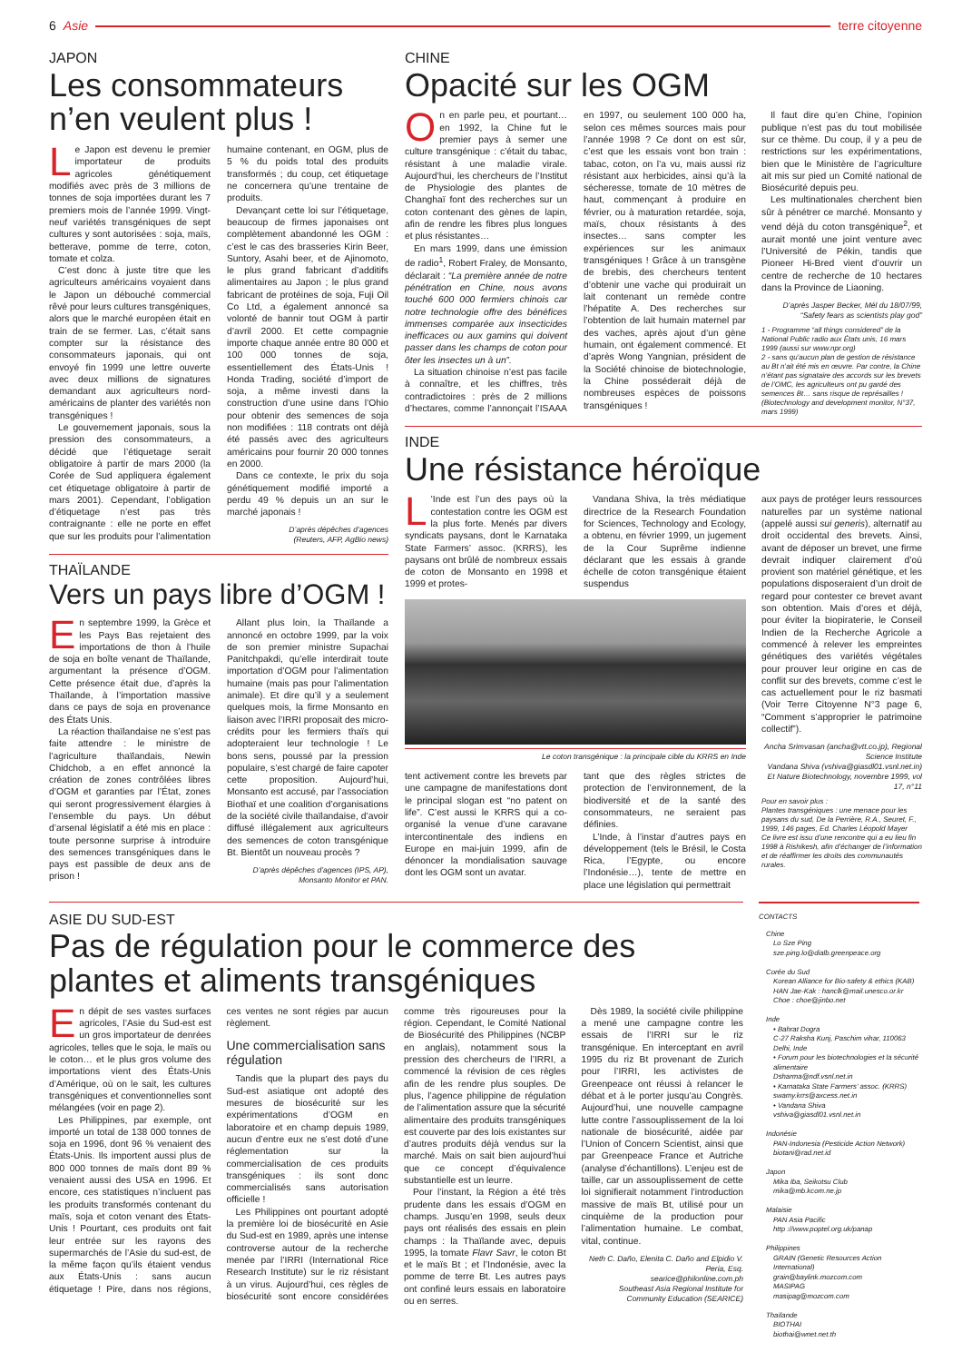6 Asie terre citoyenne
JAPON
Les consommateurs n’en veulent plus !
Le Japon est devenu le premier importateur de produits agricoles génétiquement modifiés avec près de 3 millions de tonnes de soja importées durant les 7 premiers mois de l’année 1999. Vingt-neuf variétés transgéniques de sept cultures y sont autorisées : soja, maïs, betterave, pomme de terre, coton, tomate et colza.
C’est donc à juste titre que les agriculteurs américains voyaient dans le Japon un débouché commercial rêvé pour leurs cultures transgéniques, alors que le marché européen était en train de se fermer. Las, c’était sans compter sur la résistance des consommateurs japonais, qui ont envoyé fin 1999 une lettre ouverte avec deux millions de signatures demandant aux agriculteurs nord-américains de planter des variétés non transgéniques !
Le gouvernement japonais, sous la pression des consommateurs, a décidé que l’étiquetage serait obligatoire à partir de mars 2000 (la Corée de Sud appliquera également cet étiquetage obligatoire à partir de mars 2001). Cependant, l’obligation d’étiquetage n’est pas très contraignante : elle ne porte en effet que sur les produits pour l’alimentation humaine contenant, en OGM, plus de 5 % du poids total des produits transformés ; du coup, cet étiquetage ne concernera qu’une trentaine de produits.
Devançant cette loi sur l’étiquetage, beaucoup de firmes japonaises ont complètement abandonné les OGM : c’est le cas des brasseries Kirin Beer, Suntory, Asahi beer, et de Ajinomoto, le plus grand fabricant d’additifs alimentaires au Japon ; le plus grand fabricant de protéines de soja, Fuji Oil Co Ltd, a également annoncé sa volonté de bannir tout OGM à partir d’avril 2000. Et cette compagnie importe chaque année entre 80 000 et 100 000 tonnes de soja, essentiellement des États-Unis ! Honda Trading, société d’import de soja, a même investi dans la construction d’une usine dans l’Ohio pour obtenir des semences de soja non modifiées : 118 contrats ont déjà été passés avec des agriculteurs américains pour fournir 20 000 tonnes en 2000.
Dans ce contexte, le prix du soja génétiquement modifié importé a perdu 49 % depuis un an sur le marché japonais !
D’après dépêches d’agences
(Reuters, AFP, AgBio news)
THAÏLANDE
Vers un pays libre d’OGM !
En septembre 1999, la Grèce et les Pays Bas rejetaient des importations de thon à l’huile de soja en boîte venant de Thaïlande, argumentant la présence d’OGM. Cette présence était due, d’après la Thaïlande, à l’importation massive dans ce pays de soja en provenance des États Unis.
La réaction thaïlandaise ne s’est pas faite attendre : le ministre de l’agriculture thaïlandais, Newin Chidchob, a en effet annoncé la création de zones contrôlées libres d’OGM et garanties par l’État, zones qui seront progressivement élargies à l’ensemble du pays. Un début d’arsenal législatif a été mis en place : toute personne surprise à introduire des semences transgéniques dans le pays est passible de deux ans de prison !
Allant plus loin, la Thaïlande a annoncé en octobre 1999, par la voix de son premier ministre Supachai Panitchpakdi, qu’elle interdirait toute importation d’OGM pour l’alimentation humaine (mais pas pour l’alimentation animale). Et dire qu’il y a seulement quelques mois, la firme Monsanto en liaison avec l’IRRI proposait des micro-crédits pour les fermiers thaïs qui adopteraient leur technologie ! Le bons sens, poussé par la pression populaire, s’est chargé de faire capoter cette proposition. Aujourd’hui, Monsanto est accusé, par l’association Biothaï et une coalition d’organisations de la société civile thaïlandaise, d’avoir diffusé illégalement aux agriculteurs des semences de coton transgénique Bt. Bientôt un nouveau procès ?
D’après dépêches d’agences (IPS, AP),
Monsanto Monitor et PAN.
CHINE
Opacité sur les OGM
On en parle peu, et pourtant… en 1992, la Chine fut le premier pays à semer une culture transgénique : c’était du tabac, résistant à une maladie virale. Aujourd’hui, les chercheurs de l’Institut de Physiologie des plantes de Changhaï font des recherches sur un coton contenant des gènes de lapin, afin de rendre les fibres plus longues et plus résistantes…
En mars 1999, dans une émission de radio<sup>1</sup>, Robert Fraley, de Monsanto, déclarait : “La première année de notre pénétration en Chine, nous avons touché 600 000 fermiers chinois car notre technologie offre des bénéfices immenses comparée aux insecticides inefficaces ou aux gamins qui doivent passer dans les champs de coton pour ôter les insectes un à un”.
La situation chinoise n’est pas facile à connaître, et les chiffres, très contradictoires : près de 2 millions d’hectares, comme l’annonçait l’ISAAA en 1997, ou seulement 100 000 ha, selon ces mêmes sources mais pour l’année 1998 ? Ce dont on est sûr, c’est que les essais vont bon train : tabac, coton, on l’a vu, mais aussi riz résistant aux herbicides, ainsi qu’à la sécheresse, tomate de 10 mètres de haut, commençant à produire en février, ou à maturation retardée, soja, maïs, choux résistants à des insectes… sans compter les expériences sur les animaux transgéniques ! Grâce à un transgène de brebis, des chercheurs tentent d’obtenir une vache qui produirait un lait contenant un remède contre l’hépatite A. Des recherches sur l’obtention de lait humain maternel par des vaches, après ajout d’un gène humain, ont également commencé. Et d’après Wong Yangnian, président de la Société chinoise de biotechnologie, la Chine posséderait déjà de nombreuses espèces de poissons transgéniques !
Il faut dire qu’en Chine, l’opinion publique n’est pas du tout mobilisée sur ce thème. Du coup, il y a peu de restrictions sur les expérimentations, bien que le Ministère de l’agriculture ait mis sur pied un Comité national de Biosécurité depuis peu.
Les multinationales cherchent bien sûr à pénétrer ce marché. Monsanto y vend déjà du coton transgénique<sup>2</sup>, et aurait monté une joint venture avec l’Université de Pékin, tandis que Pioneer Hi-Bred vient d’ouvrir un centre de recherche de 10 hectares dans la Province de Liaoning.
D’après Jasper Becker, Mél du 18/07/99, “Safety fears as scientists play god”
1 - Programme “all things considered” de la National Public radio aux États unis, 16 mars 1999 (aussi sur www.npr.org)
2 - sans qu’aucun plan de gestion de résistance au Bt n’ait été mis en œuvre. Par contre, la Chine n’étant pas signataire des accords sur les brevets de l’OMC, les agriculteurs ont pu gardé des semences Bt… sans risque de représailles ! (Biotechnology and development monitor, N°37, mars 1999)
INDE
Une résistance héroïque
L’Inde est l’un des pays où la contestation contre les OGM est la plus forte. Menés par divers syndicats paysans, dont le Karnataka State Farmers’ assoc. (KRRS), les paysans ont brûlé de nombreux essais de coton de Monsanto en 1998 et 1999 et protes-
Vandana Shiva, la très médiatique directrice de la Research Foundation for Sciences, Technology and Ecology, a obtenu, en février 1999, un jugement de la Cour Suprême indienne déclarant que les essais à grande échelle de coton transgénique étaient suspendus
Le coton transgénique : la principale cible du KRRS en Inde
tent activement contre les brevets par une campagne de manifestations dont le principal slogan est “no patent on life”. C’est aussi le KRRS qui a co-organisé la venue d’une caravane intercontinentale des indiens en Europe en mai-juin 1999, afin de dénoncer la mondialisation sauvage dont les OGM sont un avatar.
tant que des règles strictes de protection de l’environnement, de la biodiversité et de la santé des consommateurs, ne seraient pas définies.
L’Inde, à l’instar d’autres pays en développement (tels le Brésil, le Costa Rica, l’Egypte, ou encore l’Indonésie…), tente de mettre en place une législation qui permettrait
aux pays de protéger leurs ressources naturelles par un système national (appelé aussi sui generis), alternatif au droit occidental des brevets. Ainsi, avant de déposer un brevet, une firme devrait indiquer clairement d’où provient son matériel génétique, et les populations disposeraient d’un droit de regard pour contester ce brevet avant son obtention. Mais d’ores et déjà, pour éviter la biopiraterie, le Conseil Indien de la Recherche Agricole a commencé à relever les empreintes génétiques des variétés végétales pour prouver leur origine en cas de conflit sur des brevets, comme c’est le cas actuellement pour le riz basmati (Voir Terre Citoyenne N°3 page 6, “Comment s’approprier le patrimoine collectif”).
Ancha Srimvasan (ancha@vtt.co.jp), Regional Science Institute
Vandana Shiva (vshiva@giasdl01.vsnl.net.in)
Et Nature Biotechnology, novembre 1999, vol 17, n°11
Pour en savoir plus :
Plantes transgéniques : une menace pour les paysans du sud, De la Perrière, R.A., Seuret, F., 1999, 146 pages, Ed. Charles Léopold Mayer
Ce livre est issu d’une rencontre qui a eu lieu fin 1998 à Rishikesh, afin d’échanger de l’information et de réaffirmer les droits des communautés rurales.
ASIE DU SUD-EST
Pas de régulation pour le commerce des plantes et aliments transgéniques
En dépit de ses vastes surfaces agricoles, l’Asie du Sud-est est un gros importateur de denrées agricoles, telles que le soja, le maïs ou le coton… et le plus gros volume des importations vient des États-Unis d’Amérique, où on le sait, les cultures transgéniques et conventionnelles sont mélangées (voir en page 2).
Les Philippines, par exemple, ont importé un total de 138 000 tonnes de soja en 1996, dont 96 % venaient des États-Unis. Ils importent aussi plus de 800 000 tonnes de maïs dont 89 % venaient aussi des USA en 1996. Et encore, ces statistiques n’incluent pas les produits transformés contenant du maïs, soja et coton venant des États-Unis ! Pourtant, ces produits ont fait leur entrée sur les rayons des supermarchés de l’Asie du sud-est, de la même façon qu’ils étaient vendus aux États-Unis : sans aucun étiquetage ! Pire, dans nos régions, ces ventes ne sont régies par aucun règlement.
Une commercialisation sans régulation
Tandis que la plupart des pays du Sud-est asiatique ont adopté des mesures de biosécurité sur les expérimentations d’OGM en laboratoire et en champ depuis 1989, aucun d’entre eux ne s’est doté d’une réglementation sur la commercialisation de ces produits transgéniques : ils sont donc commercialisés sans autorisation officielle !
Les Philippines ont pourtant adopté la première loi de biosécurité en Asie du Sud-est en 1989, après une intense controverse autour de la recherche menée par l’IRRI (International Rice Research Institute) sur le riz résistant à un virus. Aujourd’hui, ces règles de biosécurité sont encore considérées comme très rigoureuses pour la région. Cependant, le Comité National de Biosécurité des Philippines (NCBP en anglais), notamment sous la pression des chercheurs de l’IRRI, a commencé la révision de ces règles afin de les rendre plus souples. De plus, l’agence philippine de régulation de l’alimentation assure que la sécurité alimentaire des produits transgéniques est couverte par des lois existantes sur d’autres produits déjà vendus sur la marché. Mais on sait bien aujourd’hui que ce concept d’équivalence substantielle est un leurre.
Pour l’instant, la Région a été très prudente dans les essais d’OGM en champs. Jusqu’en 1998, seuls deux pays ont réalisés des essais en plein champs : la Thaïlande avec, depuis 1995, la tomate Flavr Savr, le coton Bt et le maïs Bt ; et l’Indonésie, avec la pomme de terre Bt. Les autres pays ont confiné leurs essais en laboratoire ou en serres.
Dès 1989, la société civile philippine a mené une campagne contre les essais de l’IRRI sur le riz transgénique. En interceptant en avril 1995 du riz Bt provenant de Zurich pour l’IRRI, les activistes de Greenpeace ont réussi à relancer le débat et à le porter jusqu’au Congrès. Aujourd’hui, une nouvelle campagne lutte contre l’assouplissement de la loi nationale de biosécurité, aidée par l’Union of Concern Scientist, ainsi que par Greenpeace France et Autriche (analyse d’échantillons). L’enjeu est de taille, car un assouplissement de cette loi signifierait notamment l’introduction massive de maïs Bt, utilisé pour un cinquième de la production pour l’alimentation humaine. Le combat, vital, continue.
Neth C. Daño, Elenita C. Daño and Elpidio V. Peria, Esq.
searice@philonline.com.ph
Southeast Asia Regional Institute for Community Education (SEARICE)
CONTACTS
Chine
Lo Sze Ping
sze.ping.lo@dialb.greenpeace.org
Corée du Sud
Korean Alliance for Bio-safety & ethics (KAB)
HAN Jae-Kak : hanclk@mail.unesco.or.kr
Choe : choe@jinbo.net
Inde
• Bahrat Dogra
C-27 Raksha Kunj, Paschim vihar, 110063 Delhi, Inde
• Forum pour les biotechnologies et la sécurité alimentaire
Dsharma@ndf.vsnl.net.in
• Karnataka State Farmers’ assoc. (KRRS)
swamy.krrs@axcess.net.in
• Vandana Shiva
vshiva@giasdl01.vsnl.net.in
Indonésie
PAN-Indonesia (Pesticide Action Network)
biotani@rad.net.id
Japon
Mika Iba, Seikotsu Club
mika@mb.kcom.ne.jp
Malaisie
PAN Asia Pacific
http ://www.poptel.org.uk/panap
Philippines
GRAIN (Genetic Resources Action International)
grain@baylink.mozcom.com
MASIPAG
masipag@mozcom.com
Thaïlande
BIOTHAI
biothai@wnet.net.th